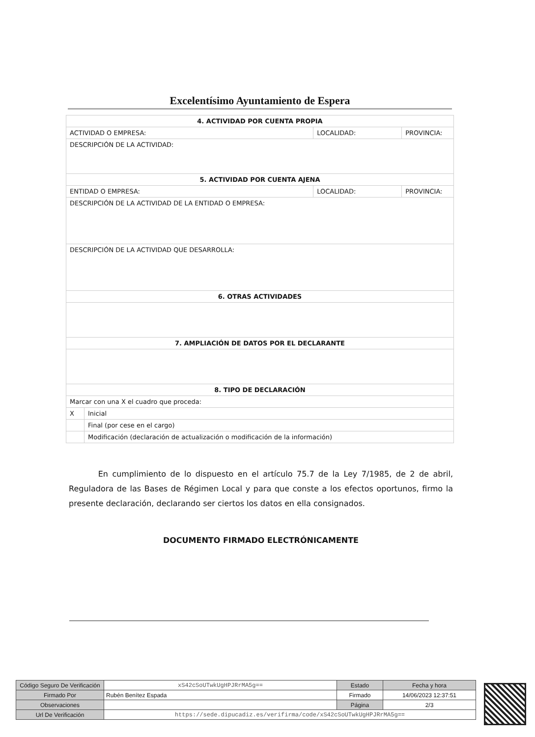Excelentísimo Ayuntamiento de Espera
| 4. ACTIVIDAD POR CUENTA PROPIA | | | |
| --- | --- | --- | --- |
| ACTIVIDAD O EMPRESA: | | LOCALIDAD: | PROVINCIA: |
| DESCRIPCIÓN DE LA ACTIVIDAD: | | | |
| 5. ACTIVIDAD POR CUENTA AJENA | | | |
| ENTIDAD O EMPRESA: | | LOCALIDAD: | PROVINCIA: |
| DESCRIPCIÓN DE LA ACTIVIDAD DE LA ENTIDAD O EMPRESA: | | | |
| DESCRIPCIÓN DE LA ACTIVIDAD QUE DESARROLLA: | | | |
| 6. OTRAS ACTIVIDADES | | | |
| 7. AMPLIACIÓN DE DATOS POR EL DECLARANTE | | | |
| 8. TIPO DE DECLARACIÓN | | | |
| Marcar con una X el cuadro que proceda: | | | |
| X | Inicial | | |
| | Final (por cese en el cargo) | | |
| | Modificación (declaración de actualización o modificación de la información) | | |
En cumplimiento de lo dispuesto en el artículo 75.7 de la Ley 7/1985, de 2 de abril, Reguladora de las Bases de Régimen Local y para que conste a los efectos oportunos, firmo la presente declaración, declarando ser ciertos los datos en ella consignados.
DOCUMENTO FIRMADO ELECTRÓNICAMENTE
| Código Seguro De Verificación | xS42cSoUTwkUgHPJRrMA5g== | Estado | Fecha y hora |
| Firmado Por | Rubén Benítez Espada | Firmado | 14/06/2023 12:37:51 |
| Observaciones | | Página | 2/3 |
| Url De Verificación | https://sede.dipucadiz.es/verifirma/code/xS42cSoUTwkUgHPJRrMA5g== | | |